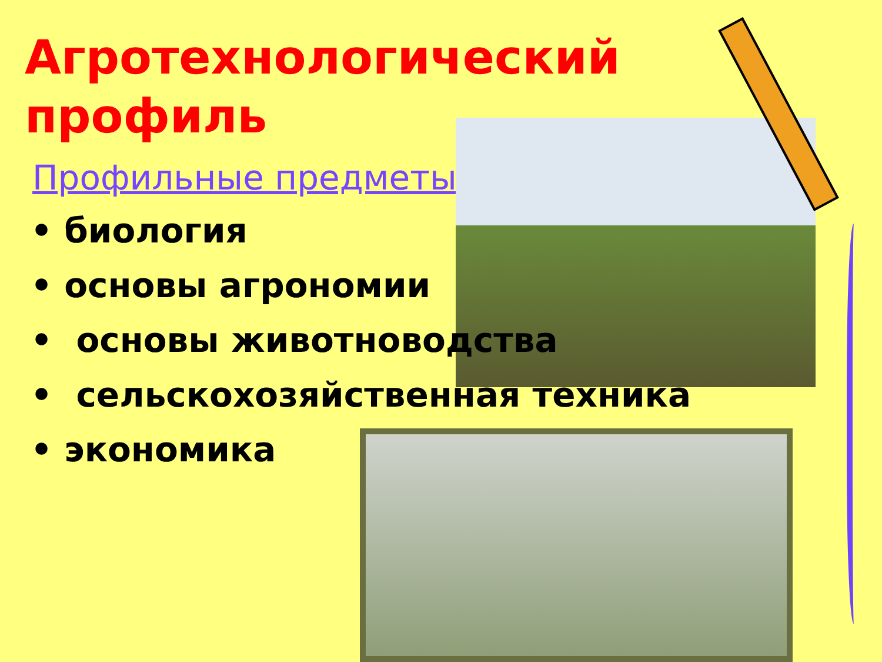Агротехнологический
профиль
Профильные предметы:
• биология
• основы агрономии
• основы животноводства
• сельскохозяйственная техника
• экономика